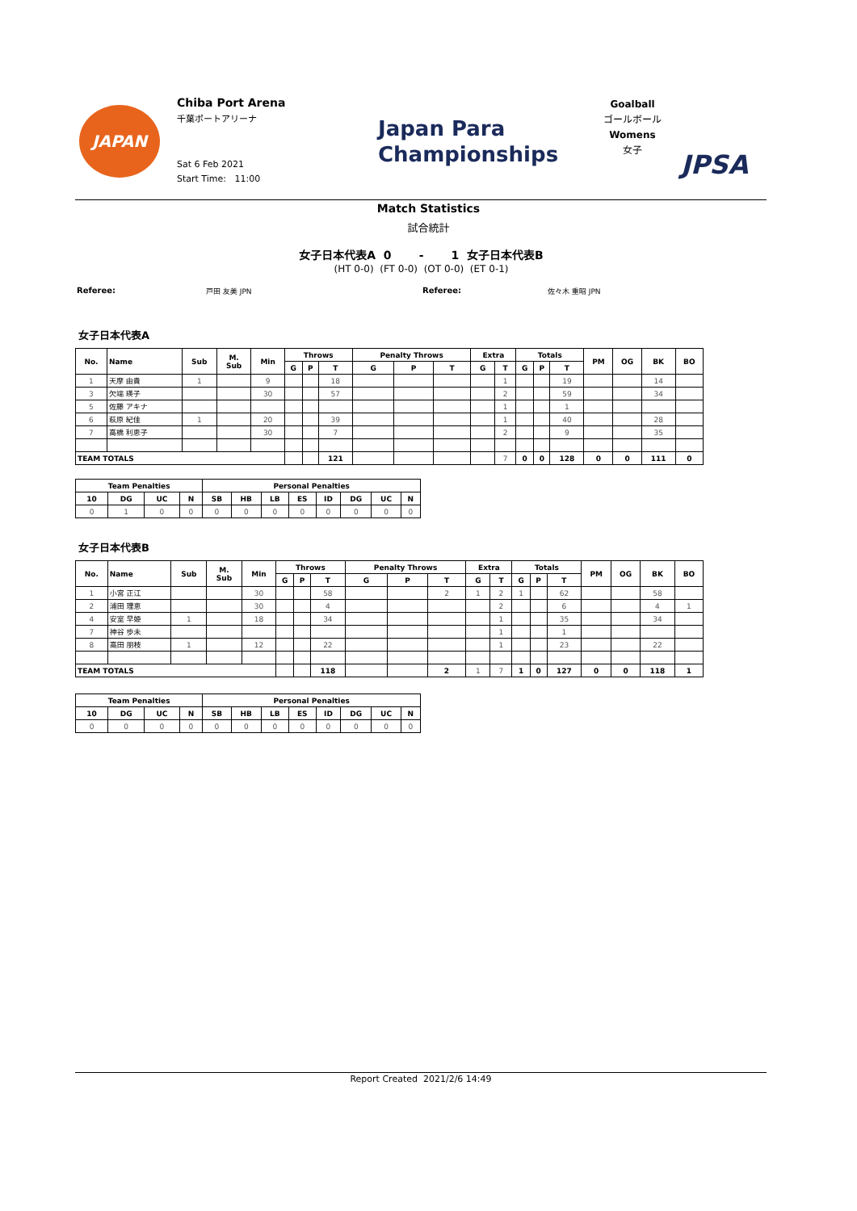JAPAN
Chiba Port Arena
千葉ポートアリーナ
Sat 6 Feb 2021
Start Time: 11:00
Japan Para
Championships
Goalball
ゴールボール
Womens
女子
JPSA
Match Statistics
試合統計
女子日本代表A 0 - 1 女子日本代表B
(HT 0-0) (FT 0-0) (OT 0-0) (ET 0-1)
Referee: 戸田 友美 JPN Referee: 佐々木 重昭 JPN
女子日本代表A
| No. | Name | Sub | M. Sub | Min | Throws | | | Penalty Throws | | | Extra | | Totals | | | PM | OG | BK | BO |
| --- | --- | --- | --- | --- | --- | --- | --- | --- | --- | --- | --- | --- | --- | --- | --- | --- | --- | --- | --- |
| | | | | | G | P | T | G | P | T | G | T | G | P | T | | | | |
| 1 | 天摩 由貴 | 1 | | 9 | | | 18 | | | | | 1 | | | 19 | | | 14 | |
| 3 | 欠端 瑛子 | | | 30 | | | 57 | | | | | 2 | | | 59 | | | 34 | |
| 5 | 佐藤 アキナ | | | | | | | | | | | 1 | | | 1 | | | | |
| 6 | 萩原 紀佳 | 1 | | 20 | | | 39 | | | | | 1 | | | 40 | | | 28 | |
| 7 | 高橋 利恵子 | | | 30 | | | 7 | | | | | 2 | | | 9 | | | 35 | |
| TEAM TOTALS | | | | | | | 121 | | | | | 7 | 0 | 0 | 128 | 0 | 0 | 111 | 0 |
| Team Penalties | | | | Personal Penalties | | | | | | | |
| --- | --- | --- | --- | --- | --- | --- | --- | --- | --- | --- | --- |
| 10 | DG | UC | N | SB | HB | LB | ES | ID | DG | UC | N |
| 0 | 1 | 0 | 0 | 0 | 0 | 0 | 0 | 0 | 0 | 0 | 0 |
女子日本代表B
| No. | Name | Sub | M. Sub | Min | Throws | | | Penalty Throws | | | Extra | | Totals | | | PM | OG | BK | BO |
| --- | --- | --- | --- | --- | --- | --- | --- | --- | --- | --- | --- | --- | --- | --- | --- | --- | --- | --- | --- |
| | | | | | G | P | T | G | P | T | G | T | G | P | T | | | | |
| 1 | 小宮 正江 | | | 30 | | | 58 | | | 2 | 1 | 2 | 1 | | 62 | | | 58 | |
| 2 | 浦田 理恵 | | | 30 | | | 4 | | | | | 2 | | | 6 | | | 4 | 1 |
| 4 | 安室 早姫 | 1 | | 18 | | | 34 | | | | | 1 | | | 35 | | | 34 | |
| 7 | 神谷 歩未 | | | | | | | | | | | 1 | | | 1 | | | | |
| 8 | 高田 朋枝 | 1 | | 12 | | | 22 | | | | | 1 | | | 23 | | | 22 | |
| TEAM TOTALS | | | | | | | 118 | | | 2 | 1 | 7 | 1 | 0 | 127 | 0 | 0 | 118 | 1 |
| Team Penalties | | | | Personal Penalties | | | | | | | |
| --- | --- | --- | --- | --- | --- | --- | --- | --- | --- | --- | --- |
| 10 | DG | UC | N | SB | HB | LB | ES | ID | DG | UC | N |
| 0 | 0 | 0 | 0 | 0 | 0 | 0 | 0 | 0 | 0 | 0 | 0 |
Report Created 2021/2/6 14:49